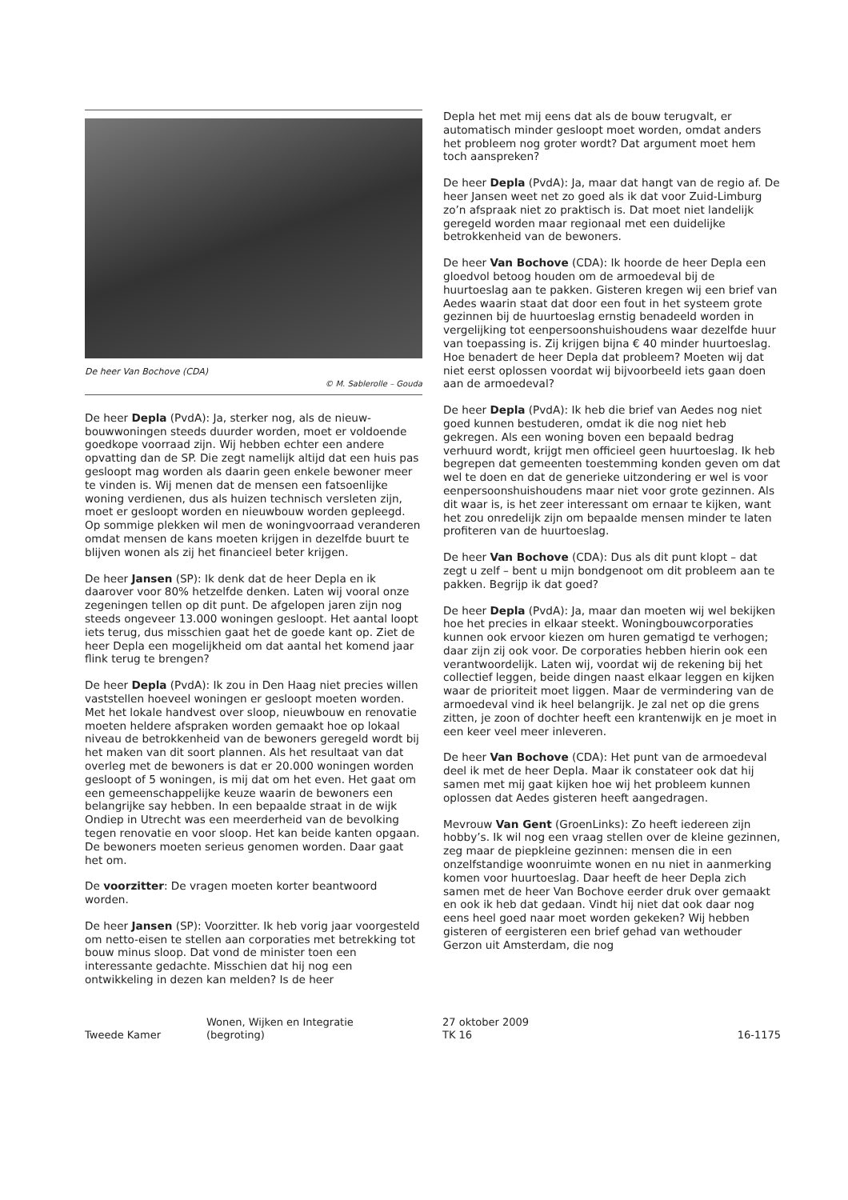De heer Van Bochove (CDA)
© M. Sablerolle – Gouda
De heer Depla (PvdA): Ja, sterker nog, als de nieuw­bouwwoningen steeds duurder worden, moet er voldoende goedkope voorraad zijn. Wij hebben echter een andere opvatting dan de SP. Die zegt namelijk altijd dat een huis pas gesloopt mag worden als daarin geen enkele bewoner meer te vinden is. Wij menen dat de mensen een fatsoenlijke woning verdienen, dus als huizen technisch versleten zijn, moet er gesloopt worden en nieuwbouw worden gepleegd. Op sommige plekken wil men de woningvoorraad veranderen omdat mensen de kans moeten krijgen in dezelfde buurt te blijven wonen als zij het financieel beter krijgen.
De heer Jansen (SP): Ik denk dat de heer Depla en ik daarover voor 80% hetzelfde denken. Laten wij vooral onze zegeningen tellen op dit punt. De afgelopen jaren zijn nog steeds ongeveer 13.000 woningen gesloopt. Het aantal loopt iets terug, dus misschien gaat het de goede kant op. Ziet de heer Depla een mogelijkheid om dat aantal het komend jaar flink terug te brengen?
De heer Depla (PvdA): Ik zou in Den Haag niet precies willen vaststellen hoeveel woningen er gesloopt moeten worden. Met het lokale handvest over sloop, nieuwbouw en renovatie moeten heldere afspraken worden gemaakt hoe op lokaal niveau de betrokkenheid van de bewoners geregeld wordt bij het maken van dit soort plannen. Als het resultaat van dat overleg met de bewoners is dat er 20.000 woningen worden gesloopt of 5 woningen, is mij dat om het even. Het gaat om een gemeenschappelijke keuze waarin de bewoners een belangrijke say hebben. In een bepaalde straat in de wijk Ondiep in Utrecht was een meerderheid van de bevolking tegen renovatie en voor sloop. Het kan beide kanten opgaan. De bewoners moeten serieus genomen worden. Daar gaat het om.
De voorzitter: De vragen moeten korter beantwoord worden.
De heer Jansen (SP): Voorzitter. Ik heb vorig jaar voorgesteld om netto-eisen te stellen aan corporaties met betrekking tot bouw minus sloop. Dat vond de minister toen een interessante gedachte. Misschien dat hij nog een ontwikkeling in dezen kan melden? Is de heer
Depla het met mij eens dat als de bouw terugvalt, er automatisch minder gesloopt moet worden, omdat anders het probleem nog groter wordt? Dat argument moet hem toch aanspreken?
De heer Depla (PvdA): Ja, maar dat hangt van de regio af. De heer Jansen weet net zo goed als ik dat voor Zuid-Limburg zo’n afspraak niet zo praktisch is. Dat moet niet landelijk geregeld worden maar regionaal met een duidelijke betrokkenheid van de bewoners.
De heer Van Bochove (CDA): Ik hoorde de heer Depla een gloedvol betoog houden om de armoedeval bij de huurtoeslag aan te pakken. Gisteren kregen wij een brief van Aedes waarin staat dat door een fout in het systeem grote gezinnen bij de huurtoeslag ernstig benadeeld worden in vergelijking tot eenpersoonshuishoudens waar dezelfde huur van toepassing is. Zij krijgen bijna € 40 minder huurtoeslag. Hoe benadert de heer Depla dat probleem? Moeten wij dat niet eerst oplossen voordat wij bijvoorbeeld iets gaan doen aan de armoedeval?
De heer Depla (PvdA): Ik heb die brief van Aedes nog niet goed kunnen bestuderen, omdat ik die nog niet heb gekregen. Als een woning boven een bepaald bedrag verhuurd wordt, krijgt men officieel geen huurtoeslag. Ik heb begrepen dat gemeenten toestemming konden geven om dat wel te doen en dat de generieke uitzonde­ring er wel is voor eenpersoonshuishoudens maar niet voor grote gezinnen. Als dit waar is, is het zeer interes­sant om ernaar te kijken, want het zou onredelijk zijn om bepaalde mensen minder te laten profiteren van de huurtoeslag.
De heer Van Bochove (CDA): Dus als dit punt klopt – dat zegt u zelf – bent u mijn bondgenoot om dit probleem aan te pakken. Begrijp ik dat goed?
De heer Depla (PvdA): Ja, maar dan moeten wij wel bekijken hoe het precies in elkaar steekt. Woningbouw­corporaties kunnen ook ervoor kiezen om huren gematigd te verhogen; daar zijn zij ook voor. De corporaties hebben hierin ook een verantwoordelijk. Laten wij, voordat wij de rekening bij het collectief leggen, beide dingen naast elkaar leggen en kijken waar de prioriteit moet liggen. Maar de vermindering van de armoedeval vind ik heel belangrijk. Je zal net op die grens zitten, je zoon of dochter heeft een krantenwijk en je moet in een keer veel meer inleveren.
De heer Van Bochove (CDA): Het punt van de armoede­val deel ik met de heer Depla. Maar ik constateer ook dat hij samen met mij gaat kijken hoe wij het probleem kunnen oplossen dat Aedes gisteren heeft aangedragen.
Mevrouw Van Gent (GroenLinks): Zo heeft iedereen zijn hobby’s. Ik wil nog een vraag stellen over de kleine gezinnen, zeg maar de piepkleine gezinnen: mensen die in een onzelfstandige woonruimte wonen en nu niet in aanmerking komen voor huurtoeslag. Daar heeft de heer Depla zich samen met de heer Van Bochove eerder druk over gemaakt en ook ik heb dat gedaan. Vindt hij niet dat ook daar nog eens heel goed naar moet worden gekeken? Wij hebben gisteren of eergisteren een brief gehad van wethouder Gerzon uit Amsterdam, die nog
Tweede Kamer
Wonen, Wijken en Integratie
(begroting)
27 oktober 2009
TK 16
16-1175